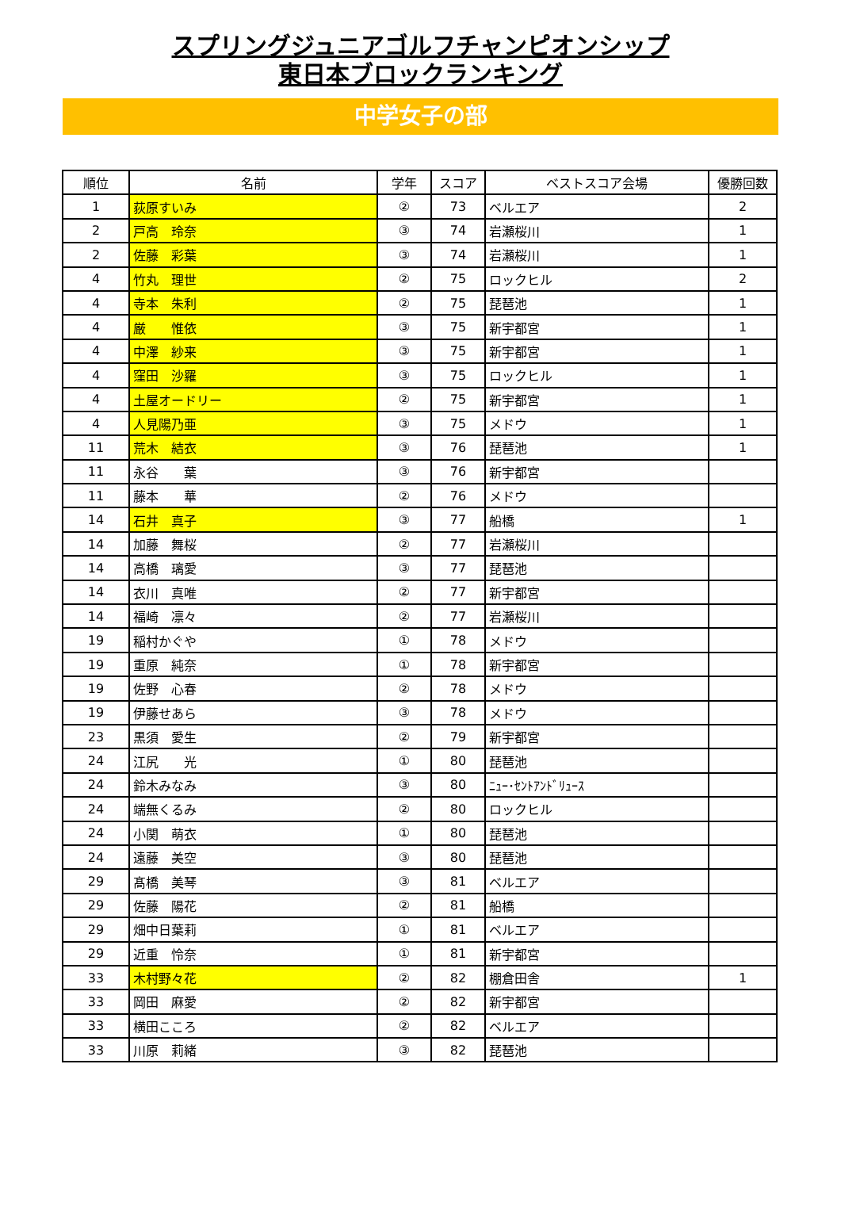スプリングジュニアゴルフチャンピオンシップ
東日本ブロックランキング
中学女子の部
| 順位 | 名前 | 学年 | スコア | ベストスコア会場 | 優勝回数 |
| --- | --- | --- | --- | --- | --- |
| 1 | 荻原すいみ | ② | 73 | ベルエア | 2 |
| 2 | 戸高 玲奈 | ③ | 74 | 岩瀬桜川 | 1 |
| 2 | 佐藤 彩葉 | ③ | 74 | 岩瀬桜川 | 1 |
| 4 | 竹丸 理世 | ② | 75 | ロックヒル | 2 |
| 4 | 寺本 朱利 | ② | 75 | 琵琶池 | 1 |
| 4 | 厳 惟依 | ③ | 75 | 新宇都宮 | 1 |
| 4 | 中澤 紗来 | ③ | 75 | 新宇都宮 | 1 |
| 4 | 窪田 沙羅 | ③ | 75 | ロックヒル | 1 |
| 4 | 土屋オードリー | ② | 75 | 新宇都宮 | 1 |
| 4 | 人見陽乃亜 | ③ | 75 | メドウ | 1 |
| 11 | 荒木 結衣 | ③ | 76 | 琵琶池 | 1 |
| 11 | 永谷 葉 | ③ | 76 | 新宇都宮 | |
| 11 | 藤本 華 | ② | 76 | メドウ | |
| 14 | 石井 真子 | ③ | 77 | 船橋 | 1 |
| 14 | 加藤 舞桜 | ② | 77 | 岩瀬桜川 | |
| 14 | 高橋 璃愛 | ③ | 77 | 琵琶池 | |
| 14 | 衣川 真唯 | ② | 77 | 新宇都宮 | |
| 14 | 福崎 凛々 | ② | 77 | 岩瀬桜川 | |
| 19 | 稲村かぐや | ① | 78 | メドウ | |
| 19 | 重原 純奈 | ① | 78 | 新宇都宮 | |
| 19 | 佐野 心春 | ② | 78 | メドウ | |
| 19 | 伊藤せあら | ③ | 78 | メドウ | |
| 23 | 黒須 愛生 | ② | 79 | 新宇都宮 | |
| 24 | 江尻 光 | ① | 80 | 琵琶池 | |
| 24 | 鈴木みなみ | ③ | 80 | ﾆｭｰ･ｾﾝﾄｱﾝﾄﾞﾘｭｰｽ | |
| 24 | 端無くるみ | ② | 80 | ロックヒル | |
| 24 | 小関 萌衣 | ① | 80 | 琵琶池 | |
| 24 | 遠藤 美空 | ③ | 80 | 琵琶池 | |
| 29 | 髙橋 美琴 | ③ | 81 | ベルエア | |
| 29 | 佐藤 陽花 | ② | 81 | 船橋 | |
| 29 | 畑中日葉莉 | ① | 81 | ベルエア | |
| 29 | 近重 怜奈 | ① | 81 | 新宇都宮 | |
| 33 | 木村野々花 | ② | 82 | 棚倉田舎 | 1 |
| 33 | 岡田 麻愛 | ② | 82 | 新宇都宮 | |
| 33 | 横田こころ | ② | 82 | ベルエア | |
| 33 | 川原 莉緒 | ③ | 82 | 琵琶池 | |